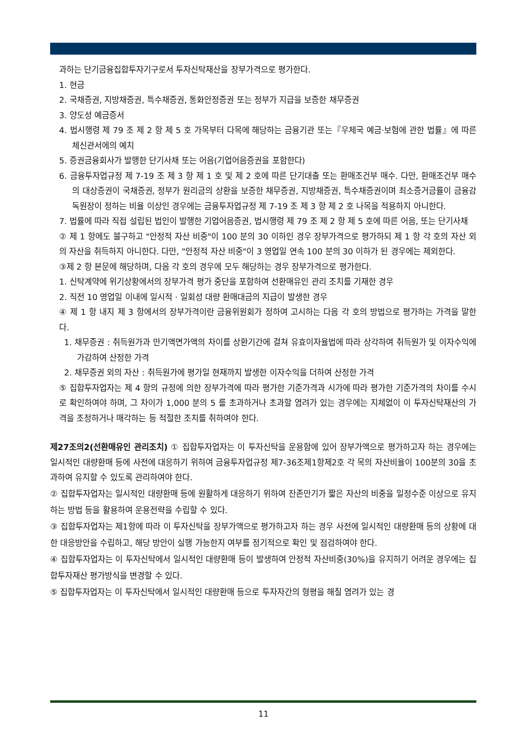과하는 단기금융집합투자기구로서 투자신탁재산을 장부가격으로 평가한다.
1. 현금
2. 국채증권, 지방채증권, 특수채증권, 통화안정증권 또는 정부가 지급을 보증한 채무증권
3. 양도성 예금증서
4. 법시행령 제 79 조 제 2 항 제 5 호 가목부터 다목에 해당하는 금융기관 또는『우체국 예금·보험에 관한 법률』에 따른 체신관서에의 예치
5. 증권금융회사가 발행한 단기사채 또는 어음(기업어음증권을 포함한다)
6. 금융투자업규정 제 7-19 조 제 3 항 제 1 호 및 제 2 호에 따른 단기대출 또는 환매조건부 매수. 다만, 환매조건부 매수의 대상증권이 국채증권, 정부가 원리금의 상환을 보증한 채무증권, 지방채증권, 특수채증권이며 최소증거금률이 금융감독원장이 정하는 비율 이상인 경우에는 금융투자업규정 제 7-19 조 제 3 항 제 2 호 나목을 적용하지 아니한다.
7. 법률에 따라 직접 설립된 법인이 발행한 기업어음증권, 법시행령 제 79 조 제 2 항 제 5 호에 따른 어음, 또는 단기사채
② 제 1 항에도 불구하고 "안정적 자산 비중"이 100 분의 30 이하인 경우 장부가격으로 평가하되 제 1 항 각 호의 자산 외의 자산을 취득하지 아니한다. 다만, "안정적 자산 비중"이 3 영업일 연속 100 분의 30 이하가 된 경우에는 제외한다.
③제 2 항 본문에 해당하며, 다음 각 호의 경우에 모두 해당하는 경우 장부가격으로 평가한다.
1. 신탁계약에 위기상황에서의 장부가격 평가 중단을 포함하여 선환매유인 관리 조치를 기재한 경우
2. 직전 10 영업일 이내에 일시적 · 일회성 대량 환매대금의 지급이 발생한 경우
④ 제 1 항 내지 제 3 항에서의 장부가격이란 금융위원회가 정하여 고시하는 다음 각 호의 방법으로 평가하는 가격을 말한다.
1. 채무증권 : 취득원가과 만기액면가액의 차이를 상환기간에 걸쳐 유효이자율법에 따라 상각하여 취득원가 및 이자수익에 가감하여 산정한 가격
2. 채무증권 외의 자산 : 취득원가에 평가일 현재까지 발생한 이자수익을 더하여 산정한 가격
⑤ 집합투자업자는 제 4 항의 규정에 의한 장부가격에 따라 평가한 기준가격과 시가에 따라 평가한 기준가격의 차이를 수시로 확인하여야 하며, 그 차이가 1,000 분의 5 를 초과하거나 초과할 염려가 있는 경우에는 지체없이 이 투자신탁재산의 가격을 조정하거나 매각하는 등 적절한 조치를 취하여야 한다.
제27조의2(선환매유인 관리조치) ① 집합투자업자는 이 투자신탁을 운용함에 있어 장부가액으로 평가하고자 하는 경우에는 일시적인 대량환매 등에 사전에 대응하기 위하여 금융투자업규정 제7-36조제1항제2호 각 목의 자산비율이 100분의 30을 초과하여 유지할 수 있도록 관리하여야 한다.
② 집합투자업자는 일시적인 대량환매 등에 원활하게 대응하기 위하여 잔존만기가 짧은 자산의 비중을 일정수준 이상으로 유지하는 방법 등을 활용하여 운용전략을 수립할 수 있다.
③ 집합투자업자는 제1항에 따라 이 투자신탁을 장부가액으로 평가하고자 하는 경우 사전에 일시적인 대량환매 등의 상황에 대한 대응방안을 수립하고, 해당 방안이 실행 가능한지 여부를 정기적으로 확인 및 점검하여야 한다.
④ 집합투자업자는 이 투자신탁에서 일시적인 대량환매 등이 발생하여 안정적 자산비중(30%)을 유지하기 어려운 경우에는 집합투자재산 평가방식을 변경할 수 있다.
⑤ 집합투자업자는 이 투자신탁에서 일시적인 대량환매 등으로 투자자간의 형평을 해칠 염려가 있는 경
11